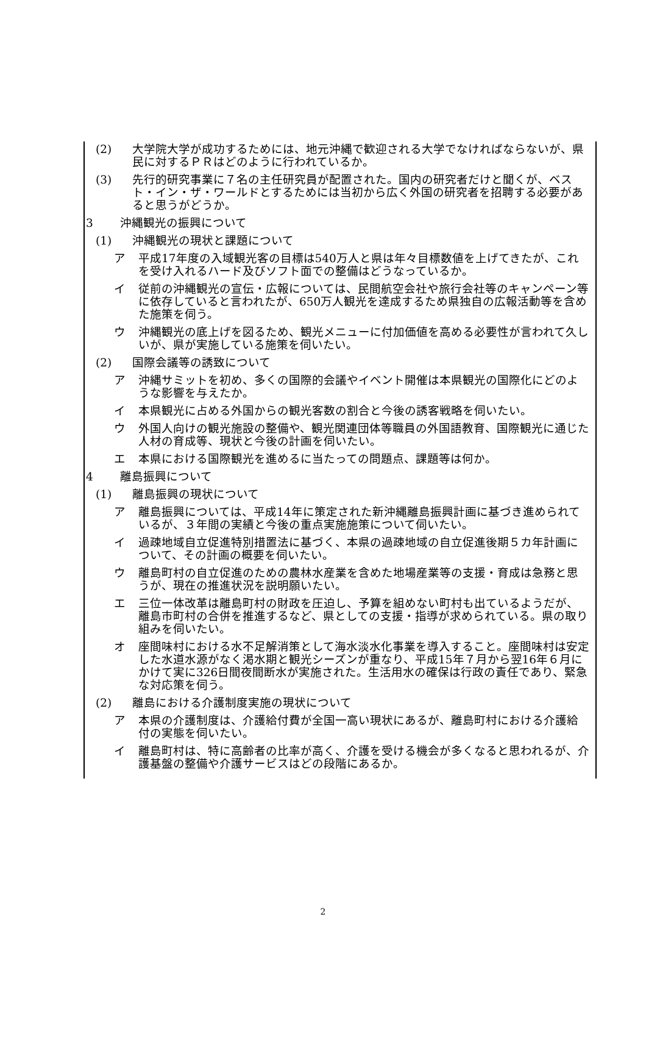(2) 大学院大学が成功するためには、地元沖縄で歓迎される大学でなければならないが、県民に対するＰＲはどのように行われているか。
(3) 先行的研究事業に７名の主任研究員が配置された。国内の研究者だけと聞くが、ベスト・イン・ザ・ワールドとするためには当初から広く外国の研究者を招聘する必要があると思うがどうか。
3 沖縄観光の振興について
(1) 沖縄観光の現状と課題について
ア 平成17年度の入域観光客の目標は540万人と県は年々目標数値を上げてきたが、これを受け入れるハード及びソフト面での整備はどうなっているか。
イ 従前の沖縄観光の宣伝・広報については、民間航空会社や旅行会社等のキャンペーン等に依存していると言われたが、650万人観光を達成するため県独自の広報活動等を含めた施策を伺う。
ウ 沖縄観光の底上げを図るため、観光メニューに付加価値を高める必要性が言われて久しいが、県が実施している施策を伺いたい。
(2) 国際会議等の誘致について
ア 沖縄サミットを初め、多くの国際的会議やイベント開催は本県観光の国際化にどのような影響を与えたか。
イ 本県観光に占める外国からの観光客数の割合と今後の誘客戦略を伺いたい。
ウ 外国人向けの観光施設の整備や、観光関連団体等職員の外国語教育、国際観光に通じた人材の育成等、現状と今後の計画を伺いたい。
エ 本県における国際観光を進めるに当たっての問題点、課題等は何か。
4 離島振興について
(1) 離島振興の現状について
ア 離島振興については、平成14年に策定された新沖縄離島振興計画に基づき進められているが、３年間の実績と今後の重点実施施策について伺いたい。
イ 過疎地域自立促進特別措置法に基づく、本県の過疎地域の自立促進後期５カ年計画について、その計画の概要を伺いたい。
ウ 離島町村の自立促進のための農林水産業を含めた地場産業等の支援・育成は急務と思うが、現在の推進状況を説明願いたい。
エ 三位一体改革は離島町村の財政を圧迫し、予算を組めない町村も出ているようだが、離島市町村の合併を推進するなど、県としての支援・指導が求められている。県の取り組みを伺いたい。
オ 座間味村における水不足解消策として海水淡水化事業を導入すること。座間味村は安定した水道水源がなく渇水期と観光シーズンが重なり、平成15年７月から翌16年６月にかけて実に326日間夜間断水が実施された。生活用水の確保は行政の責任であり、緊急な対応策を伺う。
(2) 離島における介護制度実施の現状について
ア 本県の介護制度は、介護給付費が全国一高い現状にあるが、離島町村における介護給付の実態を伺いたい。
イ 離島町村は、特に高齢者の比率が高く、介護を受ける機会が多くなると思われるが、介護基盤の整備や介護サービスはどの段階にあるか。
2